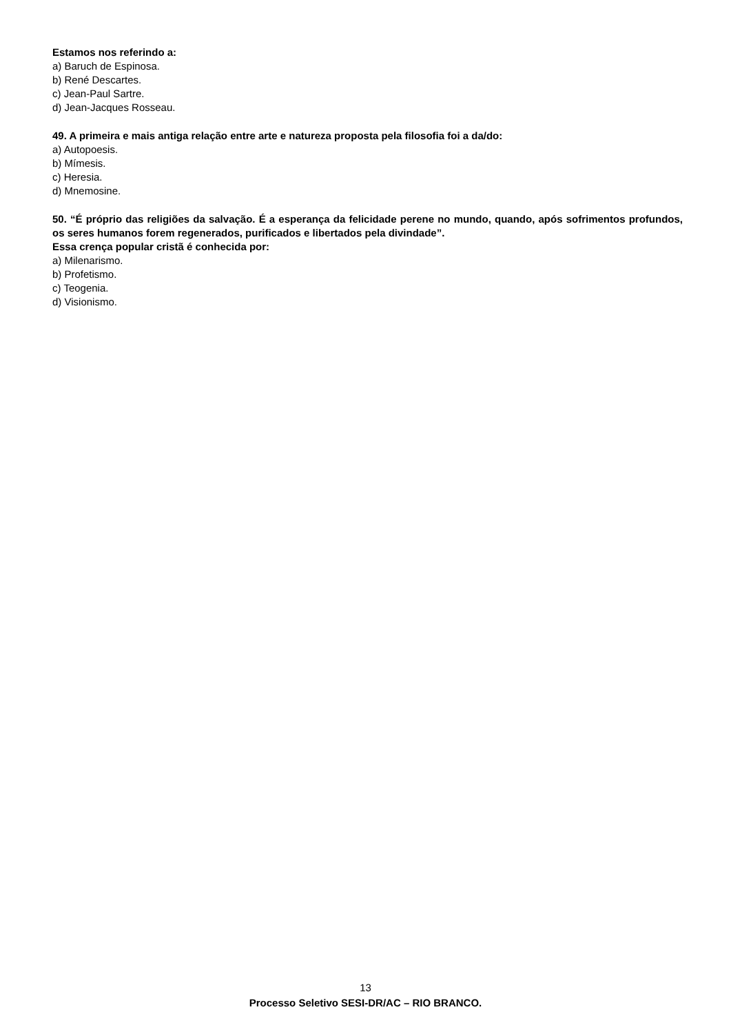Estamos nos referindo a:
a) Baruch de Espinosa.
b) René Descartes.
c) Jean-Paul Sartre.
d) Jean-Jacques Rosseau.
49. A primeira e mais antiga relação entre arte e natureza proposta pela filosofia foi a da/do:
a) Autopoesis.
b) Mímesis.
c) Heresia.
d) Mnemosine.
50. “É próprio das religiões da salvação. É a esperança da felicidade perene no mundo, quando, após sofrimentos profundos, os seres humanos forem regenerados, purificados e libertados pela divindade”.
Essa crença popular cristã é conhecida por:
a) Milenarismo.
b) Profetismo.
c) Teogenia.
d) Visionismo.
13
Processo Seletivo SESI-DR/AC – RIO BRANCO.